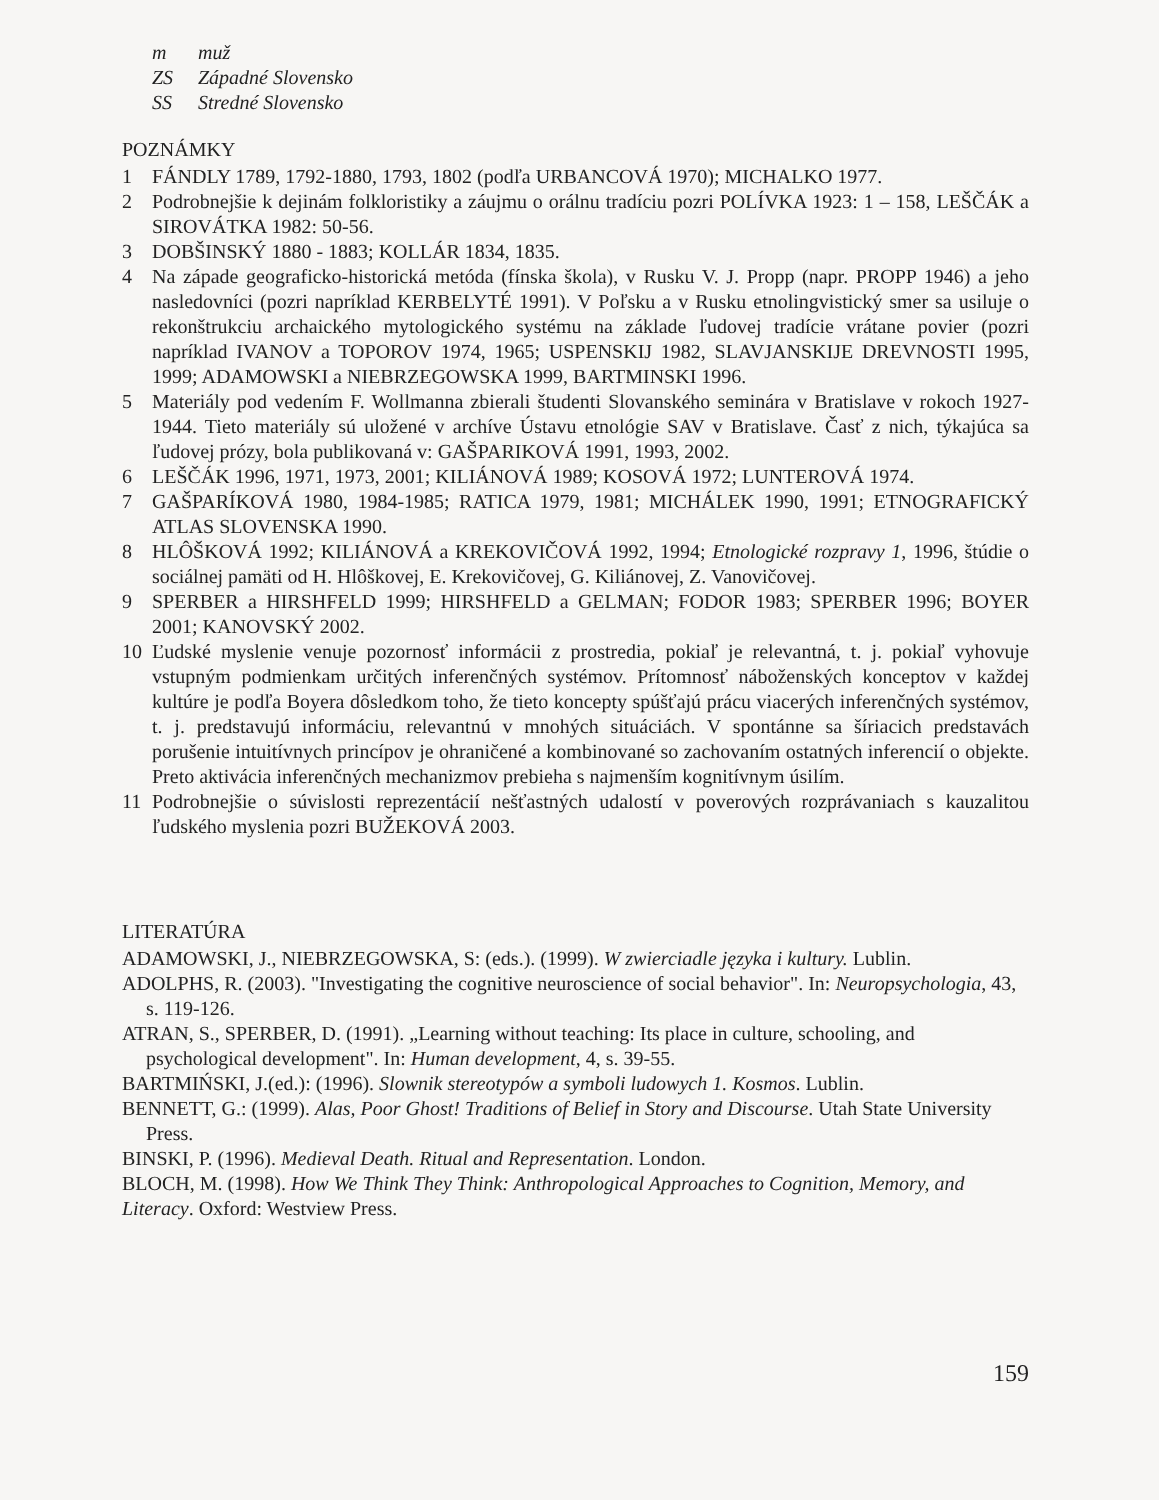m muž
ZS Západné Slovensko
SS Stredné Slovensko
POZNÁMKY
1 FÁNDLY 1789, 1792-1880, 1793, 1802 (podľa URBANCOVÁ 1970); MICHALKO 1977.
2 Podrobnejšie k dejinám folkloristiky a záujmu o orálnu tradíciu pozri POLÍVKA 1923: 1 – 158, LEŠČÁK a SIROVÁTKA 1982: 50-56.
3 DOBŠINSKÝ 1880 - 1883; KOLLÁR 1834, 1835.
4 Na západe geograficko-historická metóda (fínska škola), v Rusku V. J. Propp (napr. PROPP 1946) a jeho nasledovníci (pozri napríklad KERBELYTÉ 1991). V Poľsku a v Rusku etnolingvistický smer sa usiluje o rekonštrukciu archaického mytologického systému na základe ľudovej tradície vrátane povier (pozri napríklad IVANOV a TOPOROV 1974, 1965; USPENSKIJ 1982, SLAVJANSKIJE DREVNOSTI 1995, 1999; ADAMOWSKI a NIEBRZEGOWSKA 1999, BARTMINSKI 1996.
5 Materiály pod vedením F. Wollmanna zbierali študenti Slovanského seminára v Bratislave v rokoch 1927-1944. Tieto materiály sú uložené v archíve Ústavu etnológie SAV v Bratislave. Časť z nich, týkajúca sa ľudovej prózy, bola publikovaná v: GAŠPARIKOVÁ 1991, 1993, 2002.
6 LEŠČÁK 1996, 1971, 1973, 2001; KILIÁNOVÁ 1989; KOSOVÁ 1972; LUNTEROVÁ 1974.
7 GAŠPARÍKOVÁ 1980, 1984-1985; RATICA 1979, 1981; MICHÁLEK 1990, 1991; ETNOGRAFICKÝ ATLAS SLOVENSKA 1990.
8 HLÔŠKOVÁ 1992; KILIÁNOVÁ a KREKOVIČOVÁ 1992, 1994; Etnologické rozpravy 1, 1996, štúdie o sociálnej pamäti od H. Hlôškovej, E. Krekovičovej, G. Kiliánovej, Z. Vanovičovej.
9 SPERBER a HIRSHFELD 1999; HIRSHFELD a GELMAN; FODOR 1983; SPERBER 1996; BOYER 2001; KANOVSKÝ 2002.
10 Ľudské myslenie venuje pozornosť informácii z prostredia, pokiaľ je relevantná, t. j. pokiaľ vyhovuje vstupným podmienkam určitých inferenčných systémov. Prítomnosť náboženských konceptov v každej kultúre je podľa Boyera dôsledkom toho, že tieto koncepty spúšťajú prácu viacerých inferenčných systémov, t. j. predstavujú informáciu, relevantnú v mnohých situáciách. V spontánne sa šíriacich predstavách porušenie intuitívnych princípov je ohraničené a kombinované so zachovaním ostatných inferencií o objekte. Preto aktivácia inferenčných mechanizmov prebieha s najmenším kognitívnym úsilím.
11 Podrobnejšie o súvislosti reprezentácií nešťastných udalostí v poverových rozprávaniach s kauzalitou ľudského myslenia pozri BUŽEKOVÁ 2003.
LITERATÚRA
ADAMOWSKI, J., NIEBRZEGOWSKA, S: (eds.). (1999). W zwierciadle języka i kultury. Lublin.
ADOLPHS, R. (2003). "Investigating the cognitive neuroscience of social behavior". In: Neuropsychologia, 43, s. 119-126.
ATRAN, S., SPERBER, D. (1991). „Learning without teaching: Its place in culture, schooling, and psychological development". In: Human development, 4, s. 39-55.
BARTMIŃSKI, J.(ed.): (1996). Slownik stereotypów a symboli ludowych 1. Kosmos. Lublin.
BENNETT, G.: (1999). Alas, Poor Ghost! Traditions of Belief in Story and Discourse. Utah State University Press.
BINSKI, P. (1996). Medieval Death. Ritual and Representation. London.
BLOCH, M. (1998). How We Think They Think: Anthropological Approaches to Cognition, Memory, and Literacy. Oxford: Westview Press.
159